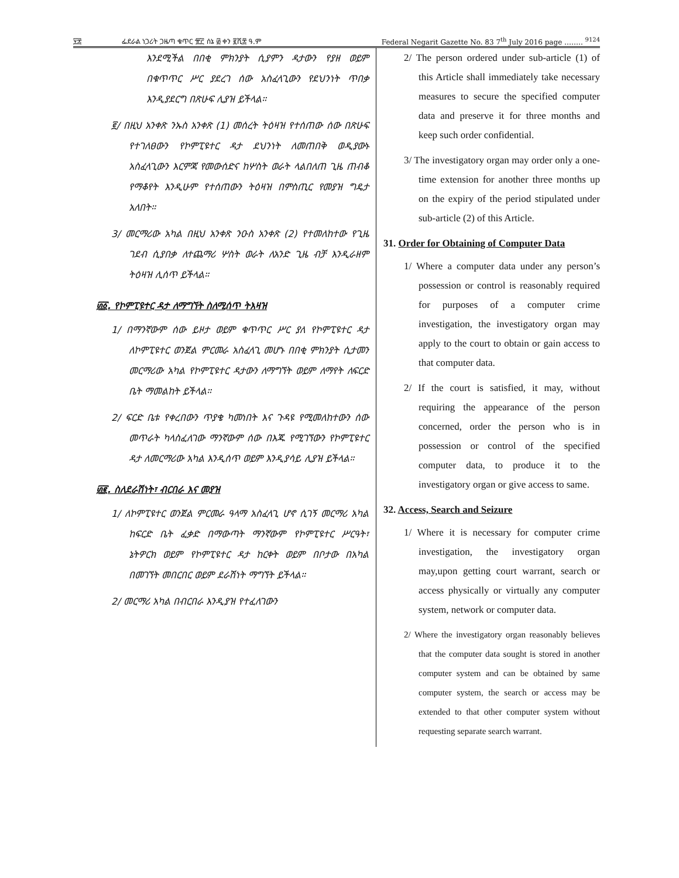፶፰ ፌደራል ነጋሪት ጋዜጣ ቁጥር ፹፫ ሰኔ ፴ ቀን ፪ሺ፰ ዓ.ም Federal Negarit Gazette No. 83 7<sup>th</sup> July 2016 page …….. <sup>9124</sup>
እንደሚችል በበቂ ምክንያት ሲያምን ዳታውን የያዘ ወይም በቁጥጥር ሥር ያደረገ ሰው አስፈላጊውን የደህንነት ጥበቃ እንዲያደርግ በጽሁፍ ሊያዝ ይችላል።
፪/ በዚህ አንቀጽ ንኡስ አንቀጽ (1) መሰረት ትዕዛዝ የተሰጠው ሰው በጽሁፍ የተገለፀውን የኮምፒዩተር ዳታ ደህንነት ለመጠበቅ ወዲያውኑ አስፈላጊውን እርምጃ የመውሰድና ከሦስት ወራት ላልበለጠ ጊዜ ጠብቆ የማቆየት እንዲሁም የተሰጠውን ትዕዛዝ በምስጢር የመያዝ ግዴታ አለበት።
3/ መርማሪው አካል በዚህ አንቀጽ ንዑስ አንቀጽ (2) የተመለከተው የጊዜ ገደብ ሲያበቃ ለተጨማሪ ሦስት ወራት ለአንድ ጊዜ ብቻ እንዲራዘም ትዕዛዝ ሊሰጥ ይችላል።
፴፩. የኮምፒዩተር ዳታ ለማግኘት ስለሚሰጥ ትእዛዝ
1/ በማንኛውም ሰው ይዞታ ወይም ቁጥጥር ሥር ያለ የኮምፒዩተር ዳታ ለኮምፒዩተር ወንጀል ምርመራ አስፈላጊ መሆኑ በበቂ ምክንያት ሲታመን መርማሪው አካል የኮምፒዩተር ዳታውን ለማግኘት ወይም ለማየት ለፍርድ ቤት ማመልከት ይችላል።
2/ ፍርድ ቤቱ የቀረበውን ጥያቄ ካመነበት እና ጉዳዩ የሚመለከተውን ሰው መጥራት ካላስፈለገው ማንኛውም ሰው በእጁ የሚገኘውን የኮምፒዩተር ዳታ ለመርማሪው አካል እንዲሰጥ ወይም እንዲያሳይ ሊያዝ ይችላል።
፴፪. ስለደራሽነት፣ ብርበራ እና መያዝ
1/ ለኮምፒዩተር ወንጀል ምርመራ ዓላማ አስፈላጊ ሆኖ ሲገኝ መርማሪ አካል ከፍርድ ቤት ፈቃድ በማውጣት ማንኛውም የኮምፒዩተር ሥርዓት፣ ኔትዎርክ ወይም የኮምፒዩተር ዳታ ከርቀት ወይም በቦታው በአካል በመገኘት መበርበር ወይም ደራሽነት ማግኘት ይችላል።
2/ መርማሪ አካል በብርበራ እንዲያዝ የተፈለገውን
2/ The person ordered under sub-article (1) of this Article shall immediately take necessary measures to secure the specified computer data and preserve it for three months and keep such order confidential.
3/ The investigatory organ may order only a one-time extension for another three months up on the expiry of the period stipulated under sub-article (2) of this Article.
31. Order for Obtaining of Computer Data
1/ Where a computer data under any person’s possession or control is reasonably required for purposes of a computer crime investigation, the investigatory organ may apply to the court to obtain or gain access to that computer data.
2/ If the court is satisfied, it may, without requiring the appearance of the person concerned, order the person who is in possession or control of the specified computer data, to produce it to the investigatory organ or give access to same.
32. Access, Search and Seizure
1/ Where it is necessary for computer crime investigation, the investigatory organ may,upon getting court warrant, search or access physically or virtually any computer system, network or computer data.
2/ Where the investigatory organ reasonably believes that the computer data sought is stored in another computer system and can be obtained by same computer system, the search or access may be extended to that other computer system without requesting separate search warrant.